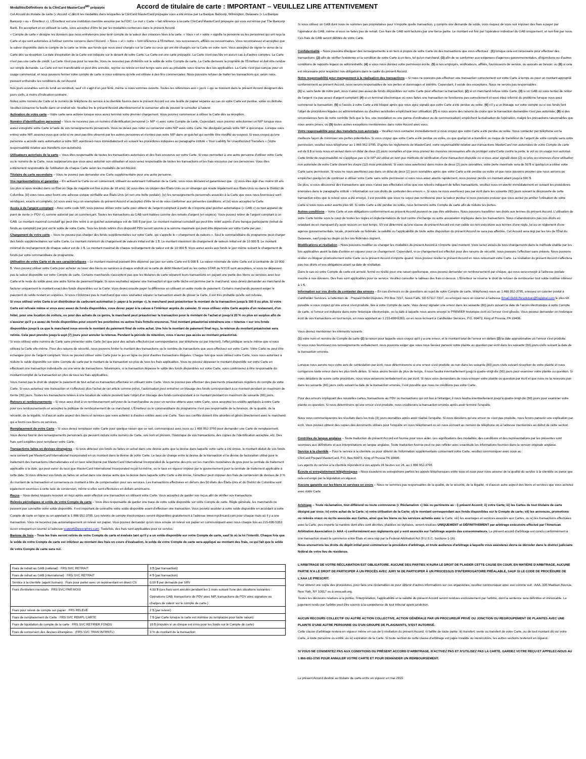Modalités/Définitions de la ClinCard MasterCard<sup>MD</sup> prépayée
Accord de titulaire de carte : IMPORTANT – VEUILLEZ LIRE ATTENTIVEMENT
Cet Accord du titulaire de carte (« Accord ») décrit les modalités dans lesquelles la ClinCard MasterCard prépayée vous a été émise par La Banque Bancorp, Wilmington, Delaware (« La Banque Bancorp » ou « Émetteur »). L'Émetteur est une institution membre assurée par la FDIC. Le mot « Carte » fait référence à la carte ClinCard MasterCard prépayée qui vous est émise par The Bancorp Bank. En acceptant et en utilisant la carte, vous acceptez d'être lié par les modalités contenues dans le présent Accord.
« Compte de carte » désigne les dossiers que nous entretenons pour tenir compte de la valeur des créances liées à la carte. « Vous » et « votre » signifie la personne ou les personnes qui ont reçu la Carte et qui sont autorisées à l'utiliser comme convenu dans l'Accord. « Nous » et « notre » font référence à l'Émetteur, nos successeurs, affiliés ou cessionnaires. Vous reconnaissez et acceptez que la valeur disponible dans le compte de la carte se limite aux fonds que vous avez chargés sur la Carte ou ceux qui ont été chargés sur la Carte en votre nom. Vous acceptez de signer le verso de la Carte dès sa réception. La date d'expiration de la Carte est indiquée sur le devant de votre Carte. La Carte est une carte prépayée. La Carte n'est pas liée en aucun cas à d'autres comptes. La Carte n'est pas une carte de crédit. La Carte n'est pas pour la revente. Vous ne recevrez pas d'intérêts sur le solde de votre Compte de carte. La Carte demeure la propriété de l'Émetteur et doit être rendue sur simple demande. La Carte est non transférable et peut être annulée, reprise ou retirée en tout temps sans avis au préalable sous réserve des lois applicables. La Carte n'est pas conçue pour un usage commercial, et nous pouvons fermer votre compte de carte si nous estimons qu'elle est utilisée à des fins commerciales. Nous pouvons refuser de traiter les transactions qui, selon nous, peuvent enfreindre les conditions de cet Accord.
Nos jours ouvrables sont du lundi au vendredi, sauf s'il s'agit d'un jour férié, même si nous sommes ouverts. Toutes les références aux « jours » qui se trouvent dans le présent Accord désignent des jours civils, à moins d'indication contraire.
Notez votre numéro de Carte et le numéro de téléphone du service à la clientèle fournis dans le présent Accord sur une feuille de papier séparée au cas où votre Carte est perdue, volée ou détruite. Veuillez conserver la feuille dans un endroit sûr. Veuillez lire le présent Accord attentivement et le conserver afin de pouvoir le consulter à l'avenir.
Activation de votre carte – Votre carte sera activée lorsque vous aurez terminé votre premier chargement. Vous pourrez commencer à utiliser la Carte dès sa réception.
Numéro d'identification personnel – Vous ne recevrez pas un numéro d'identification personnel (« NIP ») avec votre Compte de carte. Cependant, vous pourrez sélectionner un NIP lorsque vous aurez enregistré votre Carte à l'aide de vos renseignements personnels. Vous ne devez pas noter ou conserver votre NIP avec votre Carte. Ne divulguez jamais votre NIP à quiconque. Lorsque vous entrez votre NIP, assurez-vous que celui-ci ne peut pas être observé par les autres personnes et n'entrez pas votre NIP dans un guichet qui semble être modifié ou suspect. Si vous croyez qu'une personne a accédé sans autorisation à votre NIP, avertissez-nous immédiatement en suivant les procédures indiquées au paragraphe intitulé « Your Liability for Unauthorized Transfers » (Votre responsabilité relative aux transferts non autorisés).
Utilisateurs autorisés de la carte – Vous êtes responsable de toutes les transactions autorisées et des frais encourus sur votre Carte. Si vous permettez à une autre personne d'utiliser votre Carte ou le numéro de la Carte, nous supposerons que vous avez autorisé son utilisation et vous serez responsable de toutes les transactions et les frais encourus par ces personnes. Vous êtes entièrement responsable de l'utilisation de chaque Carte selon les modalités de cet Accord.
Titulaire de carte secondaire – Vous ne pouvez pas demander une Carte supplémentaire pour une autre personne.
Vos représentations et garanties – En activant la Carte ou en conservant, utilisant ou autorisant l'utilisation de la Carte, vous nous déclarez et garantissez que : (i) vous êtes âgé d'au moins 18 ans (ou plus si vous résidez dans un État où l'âge de majorité est fixé à plus de 18 ans); (ii) vous êtes un citoyen des États-Unis ou un étranger qui réside légalement aux États-Unis ou dans le District de Columbia; (iii) vous nous avez fourni une adresse civique vérifiable aux États-Unis (et non une boîte postale); (iv) les renseignements personnels associés à la Carte que vous nous fournissez sont véridiques, exacts et complets; (v) vous avez reçu un exemplaire du présent Accord et acceptez d'être lié et de vous conformer aux présentes conditions; et (vi) vous acceptez la Carte.
Accès à de l'argent comptant – Avec votre code NIP, vous pouvez utiliser votre carte pour obtenir de l'argent comptant à partir de n'importe quel guichet automatique (« GAB ») ou tout appareil de point de vente (« PDV »), comme autorisé par un commerçant. Toutes les transactions au GAB sont traitées comme des retraits d'argent (en espèce). Vous pouvez retirer de l'argent comptant à un GAB. Le montant maximal cumulatif qui peut être retiré à un guichet automatique est de 500 $ par jour. Le montant maximal cumulatif qui peut être retiré auprès d'une banque participante (retrait de fonds au comptoir) par jour est le solde de votre Carte. Tous les fonds retirés d'un dispositif PDV seront soumis à la somme maximale qui peut être dépensée sur votre Carte par jour.
Chargement de votre carte – Vous ne pouvez pas charger des fonds supplémentaires sur votre Carte, qui s'appelle le « chargement de valeurs ». Seul le commanditaire du programme peut charger des fonds supplémentaires sur votre Carte. Le montant minimum du chargement de valeurs initial est de 1 $. Le montant maximum du chargement de valeurs initial est de 10 000 $. Le montant minimal du rechargement de chaque valeur est de 1 $. Le montant maximal de chaque rechargement de valeur est de 10 000 $. Vous aurez accès aux fonds le jour même suivant le chargement de fonds par votre commanditaire de programme.
Utilisation de votre Carte et de ses caractéristiques – Le montant maximal pouvant être dépensé par jour sur votre Carte est 5 000 $. La valeur minimale de votre Carte est à contrainte de 10 000 $. Vous pouvez utiliser votre Carte pour acheter ou louer des biens ou services à chaque endroit où la carte de débit MasterCard ou les cartes STAR ou NYCE sont acceptées, si vous ne dépassez pas la valeur disponible sur votre Compte de carte. Certains marchands n'acceptent pas que les titulaires de carte séparent leurs transactions en payant une partie des biens ou services avec leur Carte et le reste du solde avec une autre forme de paiement légale. Si vous souhaitez séparer une transaction et que cette tâche est permise par le marchand, vous devez demander au marchand de facturer uniquement le montant exact des fonds disponibles sur la Carte. Vous devez ensuite payer la différence en utilisant un autre mode de paiement. Certains marchands peuvent exiger le paiement du solde restant en espèces. Si vous n'informez pas le marchand que vous souhaitez séparer la transaction avant de glisser la Carte, il est très probable qu'elle soit refusée.
Si vous utilisez votre Carte à un distributeur de carburant automatisé (« payer à la pompe »), le marchand peut préautoriser le montant de la transaction jusqu'à 100 $ ou plus. Si votre Carte est refusée même si vous avez assez de fonds disponibles, vous devez payer à la caisse à l'intérieur auprès du caissier. Si vous utilisez votre Carte auprès d'un restaurant, d'un hôtel, pour une location de voiture, ou pour des achats de ce genre, le marchand peut préautoriser la transaction pour le montant de l'achat et jusqu'à 20 % ou plus en surplus afin de s'assurer qu'il y a assez de fonds disponibles pour couvrir les pourboires ou autres frais fortuits encourus. Tout montant préautorisé entraînera une « retenue » sur vos fonds disponibles jusqu'à ce que le marchand nous envoie le montant du paiement final de votre achat. Une fois le montant de paiement final reçu, la retenue du montant préautorisé sera retirée. Cela peut prendre jusqu'à sept (7) jours pour annuler la retenue. Pendant la période de rétention, vous n'aurez pas accès au montant préautorisé.
Si vous utilisez votre numéro de Carte sans présenter votre Carte (tel que pour des achats effectués par correspondance, par téléphone ou par Internet), l'effet juridique sera le même que si vous utilisiez la Carte elle-même. Pour des raisons de sécurité, nous pouvons limiter le montant des transactions ou le nombre de transactions que vous effectuez sur votre Carte. Votre Carte ne peut être échangée pour de l'argent comptant. Vous ne pouvez utiliser votre Carte pour le jeu en ligne ou pour d'autres transactions illégales. Chaque fois que vous utilisez votre Carte, vous nous autorisez à réduire le solde disponible sur votre Compte de carte par le montant de la transaction en plus de tous les frais applicables. Vous ne pouvez dépasser le montant disponible sur votre Carte en effectuant une transaction individuelle ou une série de transactions. Néanmoins, si la transaction dépasse le solde des fonds disponibles sur votre Carte, vous continuerez à être responsable du montant complet de la transaction en plus de tous les frais applicables.
Vous n'avez pas le droit de stopper le paiement de tout achat ou transaction effectuée en utilisant votre Carte. Vous ne pouvez pas effectuer des paiements préautorisés réguliers du compte de votre Carte. Si vous autorisez une transaction et n'effectuez plus l'achat de cet article comme prévu, l'autorisation peut entraîner un blocage des fonds correspondant à ce montant pendant un maximum de trente (30) jours. Toutes les transactions reliées à une location de voiture peuvent faire l'objet d'un blocage des fonds correspondant à ce montant pendant un maximum de soixante (60) jours.
Retours et remboursements – Si vous avez droit à un remboursement soit pour de la marchandise ou pour un service obtenu avec votre Carte, vous acceptez les crédits appliqués à votre Carte pour ces remboursements et acceptez la politique de remboursement de ce marchand. L'Émetteur ou le commanditaire du programme n'est pas responsable de la livraison, de la qualité, de la sécurité, de la légalité, ni d'aucun autre aspect des biens et services que vous achetez à d'autres entités avec une Carte. Tous ces conflits doivent être abordés et gérés directement avec le marchand qui a fourni ces biens ou services.
Remplacement de votre Carte – Si vous devez remplacer votre Carte pour quelque raison que ce soit, communiquez avec nous au 1 866 952-3795 pour demander une Carte de remplacement. Vous devrez fournir des renseignements personnels qui peuvent inclure votre numéro de Carte, vos nom et prénom, l'historique de vos transactions, des copies de l'identification acceptée, etc. Des frais sont exigibles pour remplacer votre Carte.
Transactions faites en devises étrangères – Si vous obtenez vos fonds ou faites un achat dans une devise autre que la devise dans laquelle votre carte a été émise, le montant déduit de vos fonds sera converti par MasterCard International Incorporated en un montant dans la devise de votre Carte. Le taux de change entre la devise de la transaction et la devise de facturation utilisé pour le traitement des transactions internationales est un taux sélectionné par MasterCard International Incorporated de la gamme des prix sur les marchés monétaires de gros pour la centrale de traitement applicable à la date, qui peut varier du taux que MasterCard International Incorporated reçoit lui-même, ou le taux en vigueur imposé par le gouvernement pour la centrale de traitement applicable à cette date. Si vous obtenez vos fonds ou faites un achat dans une devise autre que la devise dans laquelle votre Carte a été émise, l'émetteur peut imposer des frais de conversion de devises de 3 % du montant de la transaction et conservera ce montant à titre de compensation pour ses services. Les transactions effectuées en dehors des 50 états des États-Unis et du District de Columbia sont également soumises à cette taxe de conversion, même si elles sont effectuées en dollars américains.
Reçus – Vous devez toujours recevoir un reçu après avoir effectué une transaction en utilisant votre Carte. Vous acceptez de garder vos reçus afin de vérifier vos transactions.
Relevés périodiques et solde de votre Compte de carte – Vous êtes responsable de garder une trace de votre solde disponible sur votre Compte de carte. Règle générale, les marchands ne peuvent pas connaître votre solde disponible. Il est important de connaître votre solde disponible avant d'effectuer une transaction. Vous pouvez accéder à votre solde disponible en accédant à votre Compte de carte en ligne ou en appelant le 1 866 952-3795. Les relevés de compte électroniques seront disponibles gratuitement à l'adresse www.myclincard.com pour chaque mois où il y a une transaction. Vous ne recevrez pas automatiquement un relevé sur papier. Vous pouvez demander qu'on vous envoie un relevé sur papier en communiquant avec nous chaque fois au 215-690-5363 ou en envoyant un courriel à l'adresse support@greenphire.com. Toutefois, des frais sont applicables pour ce service.
Barème de frais – Tous les frais seront retirés de votre Compte de carte et évalués tant qu'il y a un solde disponible sur votre Compte de carte, sauf là où la loi l'interdit. Chaque fois que le solde de votre Compte de carte est inférieur au montant des frais en cours d'évaluation, le solde de votre Compte de carte sera appliqué au montant des frais, ce qui fait que le solde de votre Compte de carte sera nul.
| Frais de retrait au GAB (national) : FRS SVC RETRAIT | 3 $ (par transaction) |
| Frais de retrait au GAB (international) : FRS SVC RETRAIT | 4 $ (par transaction) |
| Service à la clientèle (agent humain) : Frais pour parler avec un représentant en direct CS | 0,00 $ par demande par SRV |
| Frais d'entretien mensuels : FRS SVC PAR MOIS | 4,50 $ (ces frais sont annulés pendant les 3 mois suivant l'une des situations suivantes : Opérations GAB, transactions de PDV avec NIP, transactions de PDV avec signature ou charges de valeur sur le compte de carte.) |
| Frais pour relevé de compte sur papier : FRS RELEVÉ | 2 $ (par relevé) |
| Frais de remplacement de Carte : FRS SVC REMPL CARTE | 7 $ (par Carte lorsque la carte est réémise ou remplacée pour toute raison) |
| Frais de liquidation du compte de la carte : FRS SVC RETIRER FONDS | 10 $ (imputés si un chèque est émis pour les fonds sur le Compte de carte) |
| Frais de conversion des devises étrangères : (FRS SVC TRAN INTRNTL) | 3 % du montant de la transaction |
Si vous utilisez un GAB dont nous ne sommes pas propriétaires pour n'importe quelle transaction, y compris une demande de solde, vous risquez de vous voir imposer des frais à payer par l'opérateur du GAB, même si vous ne faites pas de retrait. Ces frais de GAB sont facturés par une tierce partie. Le montant est fixé par l'opérateur individuel du GAB uniquement, et non fixé par nous. Ces frais de GAB seront débités de votre Carte.
Confidentialité – Nous pouvons divulguer des renseignements à un tiers à propos de votre Carte ou des transactions que vous effectuez : (1) lorsque cela est nécessaire pour effectuer des transactions; (2) afin de vérifier l'existence et la condition de votre Carte à un tiers, tel qu'un marchand; (3) afin de se conformer aux exigences d'agences gouvernementales, d'injonctions ou d'autres conditions de rapports légaux ou administratifs; (4) si vous nous donnez votre permission écrite; (5) à nos employés, vérificateurs, affiliés, fournisseurs de service, ou avocats au besoin; ou (6) si cela est nécessaire pour respecter nos obligations dans le cadre du présent Accord.
Notre responsabilité pour manquement à la réalisation des transactions – Si nous ne pouvons pas effectuer une transaction correctement sur votre Carte à temps ou pour un montant approprié conformément au présent Accord, nous serons responsables de vos pertes et dommages et intérêts. Cependant, il existe des exceptions. Nous ne serons pas responsables :
(1) si, sans faute de notre part, vous n'avez pas assez de fonds disponibles sur votre Carte pour effectuer la transaction; (2) si un marchand refuse votre Carte; (3) si un GAB où vous tentez de retirer de l'argent n'a pas assez d'argent comptant; (4) si un terminal électronique où vous faites une transaction ne fonctionne pas correctement et vous étiez informé du problème lorsque vous avez commencé la transaction; (5) si l'accès à votre Carte a été bloqué après que vous ayez signalé que votre Carte a été perdue ou volée; (6) s'il y a un blocage sur votre compte ou si vos fonds font l'objet de procédures légales ou administratives ou d'autres servitudes empêchant leur utilisation; (7) si nous avons des raisons de croire que la transaction demandée n'est pas autorisée; (8) si des circonstances hors de notre contrôle (tels que le feu, une inondation ou une panne d'ordinateur ou de communication) empêchent la réalisation de l'opération, malgré les précautions raisonnables que nous avons prises; ou (9) toutes autres exceptions mentionnées dans notre Accord avec vous.
Votre responsabilité pour des transferts non autorisés – Veuillez nous contacter immédiatement si vous croyez que votre Carte a été perdue ou volée. Nous contacter par téléphone est la meilleure façon de minimiser vos pertes potentielles. Si vous croyez que votre Carte a été perdue ou volée, ou que quelqu'un a transféré ou risque de transférer de l'argent de votre compte sans votre permission, veuillez nous téléphoner au 1 866 952-3795. D'après les règlements de MasterCard, votre responsabilité relative aux transactions MasterCard non autorisées de votre Compte de carte est de 0 $ si vous nous en avisez dans un délai de deux (2) jours ouvrables et que vous prenez les mesures nécessaires afin de protéger votre Carte contre la perte, le vol ou un usage non autorisé. Cette limite de responsabilité ne s'applique pas si le NIP est utilisé en tant que méthode de vérification d'une transaction disputée ou si vous avez signalé deux (2) ou plus occurrences d'une utilisation non autorisée de votre Carte durant les douze (12) mois précédents. Si vous nous avertissez dans moins de deux (2) jours ouvrables, votre perte maximale sera de 50 $ si quelqu'un a utilisé votre Carte sans permission. Si vous ne nous avertissez pas dans un délai de deux (2) jours ouvrables après que votre Carte a été perdue ou volée et que nous pouvons prouver que nous aurions pu empêcher quelqu'un de continuer à utiliser votre Carte sans votre permission si vous nous aviez avertis rapidement, vous pouvez perdre un montant allant jusqu'à 500 $.
De plus, si vous découvrez des transactions que vous n'avez pas effectuées et/ou que vos relevés indiquent de telles transactions, veuillez nous en avertir immédiatement en suivant les procédures énoncées dans le paragraphe intitulé « Information sur vos droits de contester des erreurs ». Si vous ne nous avertissez pas par écrit dans les soixante (60) jours suivant la découverte de cette transaction et/ou que le relevé vous a été envoyé, il est possible que vous ne soyez pas remboursé pour la valeur perdue si nous pouvons prouver que vous auriez pu arrêter l'utilisation de votre Carte si vous nous aviez avertis plus tôt. Si votre Carte a été perdue ou volée, nous fermerons votre Compte de carte afin de réduire les pertes.
Autres conditions – Votre Carte et vos obligations conformément au présent Accord peuvent ne pas être attribuées. Nous pouvons transférer nos droits aux termes du présent Accord. L'utilisation de votre Carte tombe sous le coup de toutes les règles et réglementations de tout centre d'échange ou autre association impliquée dans les transactions. Nous n'abandonnons pas nos droits en retardant ou en manquant d'y avoir recours en tout temps. S'il est déterminé qu'une clause du présent Accord est non valide ou non exécutoire aux termes d'une règle, loi ou un règlement d'une agence gouvernementale, locale, provinciale ou fédérale, la validité ou l'applicabilité de toute autre disposition du présent Accord ne sera pas affectée. Cet Accord sera régi par les lois de l'État du Delaware, sauf jusqu'au degré où les lois fédérales règnent.
Modifications et résiliation – Nous pouvons modifier ou changer les modalités du présent Accord à n'importe quel moment. Vous serez avisés de tous changements dans la méthode établie par les lois applicables avant la date d'entrée en vigueur pour ce changement. Cependant, si ce changement est effectué pour des raisons de sécurité, nous pouvons l'effectuer sans préavis. Nous pouvons résilier ou bloquer provisoirement votre Carte ou le présent Accord n'importe quand. Vous pouvez résilier le présent Accord en nous retournant votre Carte. La résiliation du présent Accord n'affectera pas nos droits et vos obligations avant sa date de résiliation.
Dans le cas où votre Compte de carte est annulé, fermé ou résilié pour une raison quelconque, vous pouvez demander un remboursement par chèque, qui vous sera envoyé à l'adresse postale inscrite à nos dossiers. Des frais sont applicables pour ce service. Veuillez consulter le tableau des frais ci-dessus. L'Émetteur se réserve le droit de refuser de rembourser tout solde inutilisé inférieur à 1 $.
Information sur vos droits de contester des erreurs – En cas d'erreurs ou de questions au sujet de votre Compte de carte, téléphonez-nous au 1 866 952-3795, envoyez un courrier postal à Cardholder Services, à l'attention de : Prepaid Debit Disputes, PO Box 7237, Sioux Falls, SD 57117-7237, ou envoyez-nous un courriel à l'adresse Email-Debit.Resolution@fisglobal.com le plus tôt possible si vous croyez qu'une erreur s'est produite, liée à votre Compte de carte. Vous devez signaler une erreur dans les soixante (60) jours suivant la date de l'accès électronique à votre Compte de carte, si l'erreur est indiquée dans votre historique électronique, ou la date à laquelle nous avons envoyé le PREMIER historique écrit où l'erreur s'est glissée. Vous pouvez demander un historique écrit de vos transactions en tout temps, en nous appelant au 1 215-690-5363, ou en nous écrivant à Cardholder Services, P.O. 60473, King of Prussia, PA 19406.
Vous devrez mentionner les éléments suivants :
(1) votre nom et numéro de Compte de carte (2) la raison pour laquelle vous croyez qu'il y a une erreur, et le montant total de l'erreur en dollars (3) la date approximative où l'erreur s'est produite.
Si vous nous fournissez ces renseignements verbalement, nous pouvons exiger que vous nous fassiez parvenir votre plainte ou question par écrit dans les soixante (60) jours civils suivant la date de la transaction erronée.
Lorsque nous aurons reçu votre avis de contestation par écrit, nous déterminerons si une erreur s'est produite ou non dans les soixante (60) jours civils suivant réception de votre plainte et nous corrigerons toute erreur dans les plus brefs délais. Si nous avons besoin de plus de temps, il nous faudra éventuellement jusqu'à quatre-vingt-dix (90) jours pour examiner votre plainte ou question. Si nous décidons de suivre cette procédure, nous vous aviserons verbalement ou par écrit. Si nous vous demandons de nous envoyer votre plainte ou question par écrit et que nous ne la recevons pas dans les soixante (60) jours civils suivant la date de la transaction erronée, il est possible que nous ne créditions pas votre Carte.
Pour des erreurs impliquant des nouvelles cartes, transactions au PDV ou transactions qui ont lieu à l'étranger, il nous faudra éventuellement jusqu'à quatre-vingt-dix (90) jours pour examiner votre plainte ou question. Si nous déterminons qu'une erreur s'est produite, nous créditerons la transaction erronée après avoir terminé l'enquête.
Nous vous communiquerons les résultats dans les trois (3) jours ouvrables après avoir réalisé l'enquête. Si nous décidons qu'une erreur ne s'est pas produite, nous ferons parvenir une explication par écrit. Vous pouvez obtenir des copies des documents utilisés pour l'enquête en nous téléphonant ou en nous écrivant au numéro de téléphone ou à l'adresse mentionnés au début de cette section.
Contrôles de langue anglaise – Toute traduction du présent Accord est fournie pour vous aider. Les significations des modalités, des conditions et des représentations par les présentes sont soumises aux définitions et aux interprétations en langue anglaise. Toute traduction fournie peut ne pas refléter avec exactitude les informations fournies dans la version originale anglaise.
Service à la clientèle – Pour le service à la clientèle ou pour obtenir de l'information supplémentaire concernant votre Carte, veuillez communiquer avec nous au :
ClinCard Prepaid MasterCard, P.O. Box 60473, King of Prussia PA 19406
Les agents du service à la clientèle répondent à vos appels 24 heures sur 24, au 1 866 952-3795
Écoute et enregistrement téléphoniques – Nous écoutons ou enregistrons parfois les appels téléphoniques entre vous et nous pour nous assurer de la qualité du service à la clientèle ou parce que cela est exigé par la législation en vigueur.
Aucune garantie sur les biens et services en cours – Nous ne sommes pas responsables de la qualité, de la sécurité, de la légalité, ni d'aucun autre aspect des biens et services que vous achetez avec votre Carte
Arbitrage – Toute réclamation, tout différend ou toute controverse (« Réclamation ») liés ou pertinents au : i) présent Accord; ii) votre Carte; iii) les Cartes de tout titulaire de carte désigné par vous; iv) votre achat de la Carte; v) votre utilisation de la Carte; vi) le montant correspondant aux fonds disponibles sur le Compte de carte; vii) les annonces, promotions ou relevés oraux ou écrits associés aux Cartes, ainsi que les biens ou les services achetés avec la Carte; viii) les avantages et services associés aux Cartes; ou ix) les transactions effectuées avec la Carte, peu importe la manière dont elles sont décrites, plaidées ou stylisées, seront résolues UNIQUEMENT et DÉFINITIVEMENT par arbitrage exécutoire effectué par l'American Arbitration Association (« AAA ») conformément aux règlements qui y sont associés sur l'arbitrage auprès des consommateurs. Le présent accord d'arbitrage est conclu conformément à une transaction visant le commerce entre États et sera régi par la Federal Arbitration Act (9 U.S.C. Sections 1-16).
Nous encourrons les droits du dépôt initial pour commencer la procédure d'arbitrage, et toute audience d'arbitrage à laquelle vous assisterez devra se dérouler dans le district judiciaire fédéral de votre lieu de résidence.
L'ARBITRAGE DE VOTRE RÉCLAMATION EST OBLIGATOIRE. AUCUNE DES PARTIES N'AURA LE DROIT DE PLAIDER CETTE CAUSE EN COUR. EN MATIÈRE D'ARBITRAGE, AUCUNE PARTIE N'A LE DROIT DE PARTICIPER À UN PROCÈS AVEC JURY NI DE PARTICIPER À UN PROCESSUS D'INTERROGATOIRE PRÉALABLE, SAUF SI LE CODE DE PROCÉDURE DE L'AAA LE PRESCRIT.
Pour obtenir une copie des procédures, pour faire une réclamation ou pour obtenir d'autres informations sur ces organismes, veuillez communiquer avec eux comme suit : AAA, 335 Madison Avenue, New York, NY 10017 ou à www.adr.org.
Toutes les décisions relatives à la portée, l'interprétation, l'applicabilité et la validité du présent Accord seront rendues exclusivement par l'arbitre, dont la sentence sera définitive et irrévocable. Le jugement rendu par l'arbitre peut être soumis à la compétence de tout tribunal ayant juridiction.
AUCUN RECOURS COLLECTIF OU AUTRE ACTION COLLECTIVE, ACTION GÉNÉRALE PAR UN PROCUREUR PRIVÉ OU JONCTION OU REGROUPEMENT DE PLAINTES AVEC UNE PLAINTE D'UNE AUTRE PERSONNE OU D'UN GROUPE DE PLAIGNANTS, N'EST AUTORISÉ.
Cette clause d'arbitrage restera en vigueur même en cas de i) résiliation du présent Accord; ii) faillite de toute partie; iii) transfert, vente ou transfert de votre Carte, ou de tout montant dû sur votre Carte, à toute personne ou entité; ou iv) expiration de la Carte. Si toute section de cette clause d'arbitrage est jugée invalide ou inexécutoire, les autres sections resteront en vigueur.
SI VOUS NE CONSENTEZ PAS AUX CONDITIONS DU PRÉSENT ACCORD D'ARBITRAGE, N'ACTIVEZ PAS ET N'UTILISEZ PAS LA CARTE. GARDEZ VOTRE REÇU ET APPELEZ-NOUS AU 1 866-952-3795 POUR ANNULER VOTRE CARTE ET POUR DEMANDER UN REMBOURSEMENT.
Le présent Accord destiné au titulaire de carte entre en vigueur en mai 2015